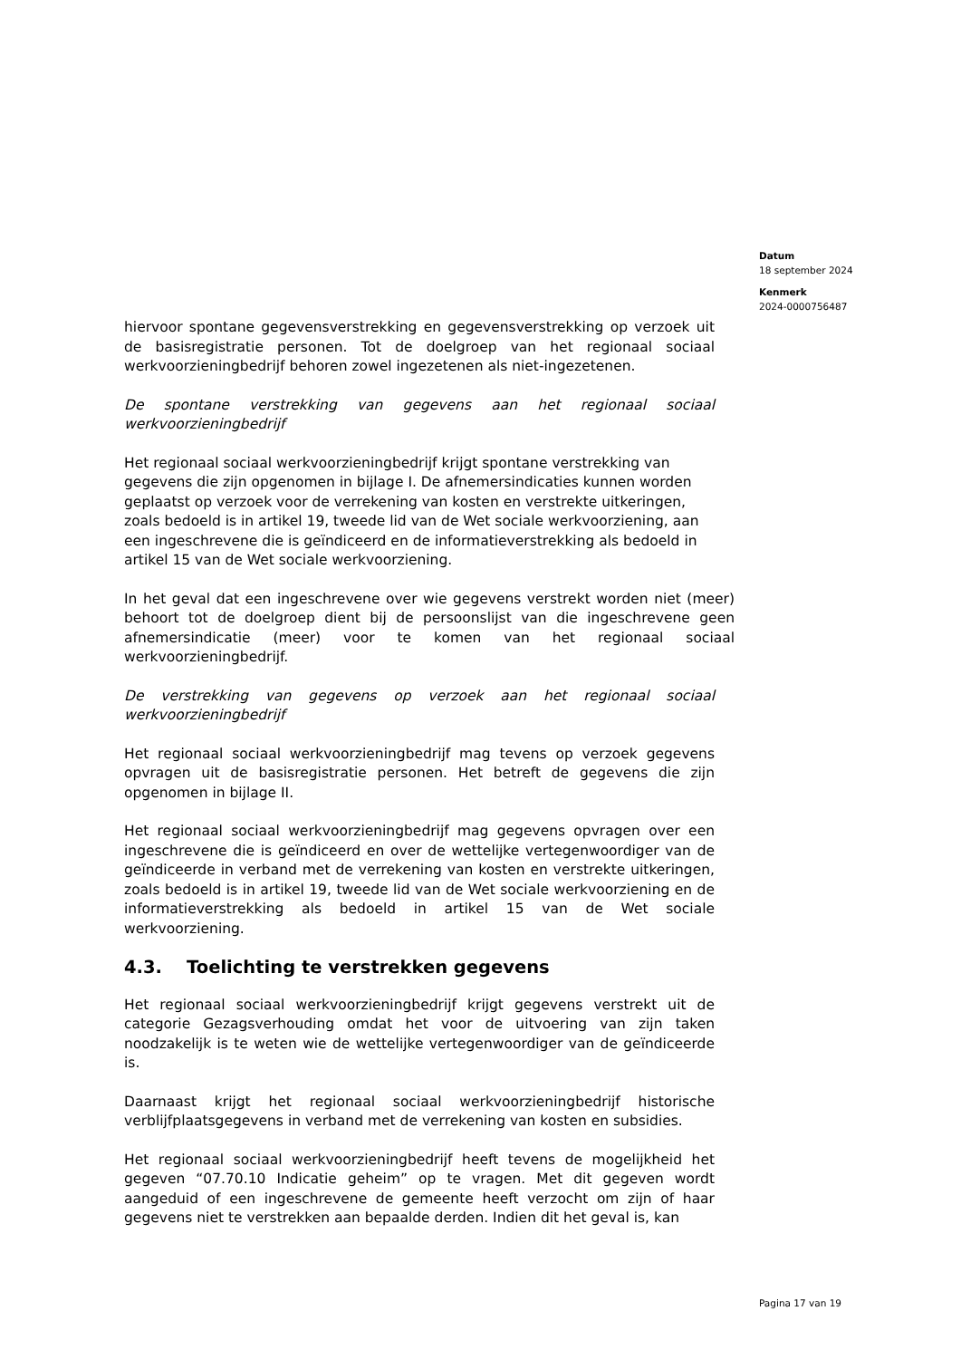Datum
18 september 2024
Kenmerk
2024-0000756487
hiervoor spontane gegevensverstrekking en gegevensverstrekking op verzoek uit de basisregistratie personen. Tot de doelgroep van het regionaal sociaal werkvoorzieningbedrijf behoren zowel ingezetenen als niet-ingezetenen.
De spontane verstrekking van gegevens aan het regionaal sociaal werkvoorzieningbedrijf
Het regionaal sociaal werkvoorzieningbedrijf krijgt spontane verstrekking van gegevens die zijn opgenomen in bijlage I. De afnemersindicaties kunnen worden geplaatst op verzoek voor de verrekening van kosten en verstrekte uitkeringen, zoals bedoeld is in artikel 19, tweede lid van de Wet sociale werkvoorziening, aan een ingeschrevene die is geïndiceerd en de informatieverstrekking als bedoeld in artikel 15 van de Wet sociale werkvoorziening.
In het geval dat een ingeschrevene over wie gegevens verstrekt worden niet (meer) behoort tot de doelgroep dient bij de persoonslijst van die ingeschrevene geen afnemersindicatie (meer) voor te komen van het regionaal sociaal werkvoorzieningbedrijf.
De verstrekking van gegevens op verzoek aan het regionaal sociaal werkvoorzieningbedrijf
Het regionaal sociaal werkvoorzieningbedrijf mag tevens op verzoek gegevens opvragen uit de basisregistratie personen. Het betreft de gegevens die zijn opgenomen in bijlage II.
Het regionaal sociaal werkvoorzieningbedrijf mag gegevens opvragen over een ingeschrevene die is geïndiceerd en over de wettelijke vertegenwoordiger van de geïndiceerde in verband met de verrekening van kosten en verstrekte uitkeringen, zoals bedoeld is in artikel 19, tweede lid van de Wet sociale werkvoorziening en de informatieverstrekking als bedoeld in artikel 15 van de Wet sociale werkvoorziening.
4.3. Toelichting te verstrekken gegevens
Het regionaal sociaal werkvoorzieningbedrijf krijgt gegevens verstrekt uit de categorie Gezagsverhouding omdat het voor de uitvoering van zijn taken noodzakelijk is te weten wie de wettelijke vertegenwoordiger van de geïndiceerde is.
Daarnaast krijgt het regionaal sociaal werkvoorzieningbedrijf historische verblijfplaatsgegevens in verband met de verrekening van kosten en subsidies.
Het regionaal sociaal werkvoorzieningbedrijf heeft tevens de mogelijkheid het gegeven “07.70.10 Indicatie geheim” op te vragen. Met dit gegeven wordt aangeduid of een ingeschrevene de gemeente heeft verzocht om zijn of haar gegevens niet te verstrekken aan bepaalde derden. Indien dit het geval is, kan
Pagina 17 van 19